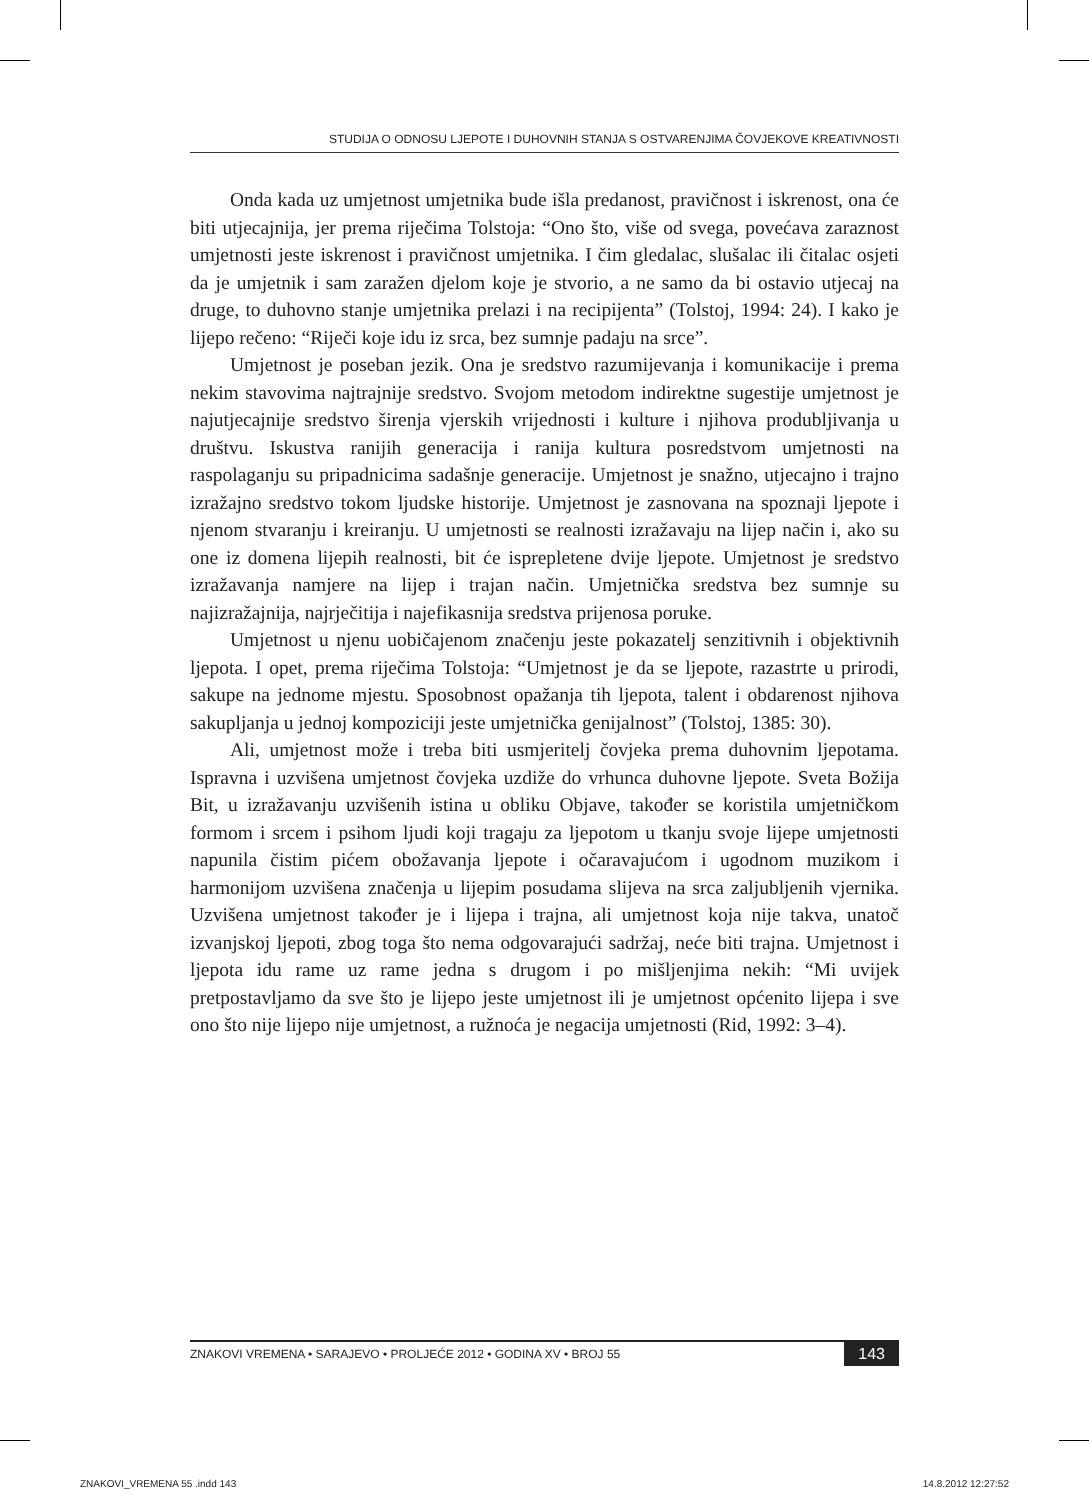STUDIJA O ODNOSU LJEPOTE I DUHOVNIH STANJA S OSTVARENJIMA ČOVJEKOVE KREATIVNOSTI
Onda kada uz umjetnost umjetnika bude išla predanost, pravičnost i iskrenost, ona će biti utjecajnija, jer prema riječima Tolstoja: “Ono što, više od svega, povećava zaraznost umjetnosti jeste iskrenost i pravičnost umjetnika. I čim gledalac, slušalac ili čitalac osjeti da je umjetnik i sam zaražen djelom koje je stvorio, a ne samo da bi ostavio utjecaj na druge, to duhovno stanje umjetnika prelazi i na recipijenta” (Tolstoj, 1994: 24). I kako je lijepo rečeno: “Riječi koje idu iz srca, bez sumnje padaju na srce”.
Umjetnost je poseban jezik. Ona je sredstvo razumijevanja i komunikacije i prema nekim stavovima najtrajnije sredstvo. Svojom metodom indirektne sugestije umjetnost je najutjecajnije sredstvo širenja vjerskih vrijednosti i kulture i njihova produbljivanja u društvu. Iskustva ranijih generacija i ranija kultura posredstvom umjetnosti na raspolaganju su pripadnicima sadašnje generacije. Umjetnost je snažno, utjecajno i trajno izražajno sredstvo tokom ljudske historije. Umjetnost je zasnovana na spoznaji ljepote i njenom stvaranju i kreiranju. U umjetnosti se realnosti izražavaju na lijep način i, ako su one iz domena lijepih realnosti, bit će isprepletene dvije ljepote. Umjetnost je sredstvo izražavanja namjere na lijep i trajan način. Umjetnička sredstva bez sumnje su najizražajnija, najrječitija i najefikasnija sredstva prijenosa poruke.
Umjetnost u njenu uobičajenom značenju jeste pokazatelj senzitivnih i objektivnih ljepota. I opet, prema riječima Tolstoja: “Umjetnost je da se ljepote, razastrte u prirodi, sakupe na jednome mjestu. Sposobnost opažanja tih ljepota, talent i obdarenost njihova sakupljanja u jednoj kompoziciji jeste umjetnička genijalnost” (Tolstoj, 1385: 30).
Ali, umjetnost može i treba biti usmjeritelj čovjeka prema duhovnim ljepotama. Ispravna i uzvišena umjetnost čovjeka uzdiže do vrhunca duhovne ljepote. Sveta Božija Bit, u izražavanju uzvišenih istina u obliku Objave, također se koristila umjetničkom formom i srcem i psihom ljudi koji tragaju za ljepotom u tkanju svoje lijepe umjetnosti napunila čistim pićem obožavanja ljepote i očaravajućom i ugodnom muzikom i harmonijom uzvišena značenja u lijepim posudama slijeva na srca zaljubljenih vjernika. Uzvišena umjetnost također je i lijepa i trajna, ali umjetnost koja nije takva, unatoč izvanjskoj ljepoti, zbog toga što nema odgovarajući sadržaj, neće biti trajna. Umjetnost i ljepota idu rame uz rame jedna s drugom i po mišljenjima nekih: “Mi uvijek pretpostavljamo da sve što je lijepo jeste umjetnost ili je umjetnost općenito lijepa i sve ono što nije lijepo nije umjetnost, a ružnoća je negacija umjetnosti (Rid, 1992: 3–4).
ZNAKOVI VREMENA • SARAJEVO • PROLJEĆE 2012 • GODINA XV • BROJ 55 143
ZNAKOVI_VREMENA 55 .indd 143 14.8.2012 12:27:52